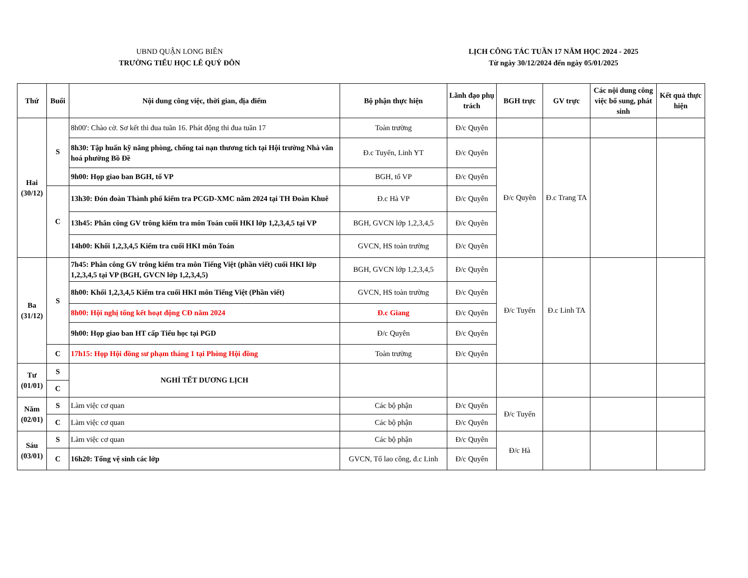UBND QUẬN LONG BIÊN
TRƯỜNG TIỂU HỌC LÊ QUÝ ĐÔN
LỊCH CÔNG TÁC TUẦN 17 NĂM HỌC 2024 - 2025
Từ ngày 30/12/2024 đến ngày 05/01/2025
| Thứ | Buổi | Nội dung công việc, thời gian, địa điểm | Bộ phận thực hiện | Lãnh đạo phụ trách | BGH trực | GV trực | Các nội dung công việc bổ sung, phát sinh | Kết quả thực hiện |
| --- | --- | --- | --- | --- | --- | --- | --- | --- |
| Hai (30/12) | S | 8h00': Chào cờ. Sơ kết thi đua tuần 16. Phát động thi đua tuần 17 | Toàn trường | Đ/c Quyên | | | | |
| | | 8h30: Tập huấn kỹ năng phòng, chống tai nạn thương tích tại Hội trường Nhà văn hoá phường Bồ Đề | Đ.c Tuyến, Linh YT | Đ/c Quyên | Đ/c Quyên | Đ.c Trang TA | | |
| | | 9h00: Họp giao ban BGH, tổ VP | BGH, tổ VP | Đ/c Quyên | | | | |
| | C | 13h30: Đón đoàn Thành phố kiểm tra PCGD-XMC năm 2024 tại TH Đoàn Khuê | Đ.c Hà VP | Đ/c Quyên | | | | |
| | | 13h45: Phân công GV trông kiểm tra môn Toán cuối HKI lớp 1,2,3,4,5 tại VP | BGH, GVCN lớp 1,2,3,4,5 | Đ/c Quyên | | | | |
| | | 14h00: Khối 1,2,3,4,5 Kiểm tra cuối HKI môn Toán | GVCN, HS toàn trường | Đ/c Quyên | | | | |
| Ba (31/12) | S | 7h45: Phân công GV trông kiểm tra môn Tiếng Việt (phần viết) cuối HKI lớp 1,2,3,4,5 tại VP (BGH, GVCN lớp 1,2,3,4,5) | BGH, GVCN lớp 1,2,3,4,5 | Đ/c Quyên | Đ/c Tuyến | Đ.c Linh TA | | |
| | | 8h00: Khối 1,2,3,4,5 Kiểm tra cuối HKI môn Tiếng Việt (Phần viết) | GVCN, HS toàn trường | Đ/c Quyên | | | | |
| | | 8h00: Hội nghị tổng kết hoạt động CĐ năm 2024 | Đ.c Giang | Đ/c Quyên | | | | |
| | | 9h00: Họp giao ban HT cấp Tiểu học tại PGD | Đ/c Quyên | Đ/c Quyên | | | | |
| | C | 17h15: Họp Hội đồng sư phạm tháng 1 tại Phòng Hội đồng | Toàn trường | Đ/c Quyên | | | | |
| Tư (01/01) | S | NGHỈ TẾT DƯƠNG LỊCH | | | | | | |
| | C | | | | | | | |
| Năm (02/01) | S | Làm việc cơ quan | Các bộ phận | Đ/c Quyên | Đ/c Tuyến | | | |
| | C | Làm việc cơ quan | Các bộ phận | Đ/c Quyên | | | | |
| Sáu (03/01) | S | Làm việc cơ quan | Các bộ phận | Đ/c Quyên | Đ/c Hà | | | |
| | C | 16h20: Tổng vệ sinh các lớp | GVCN, Tổ lao công, đ.c Linh | Đ/c Quyên | | | | |